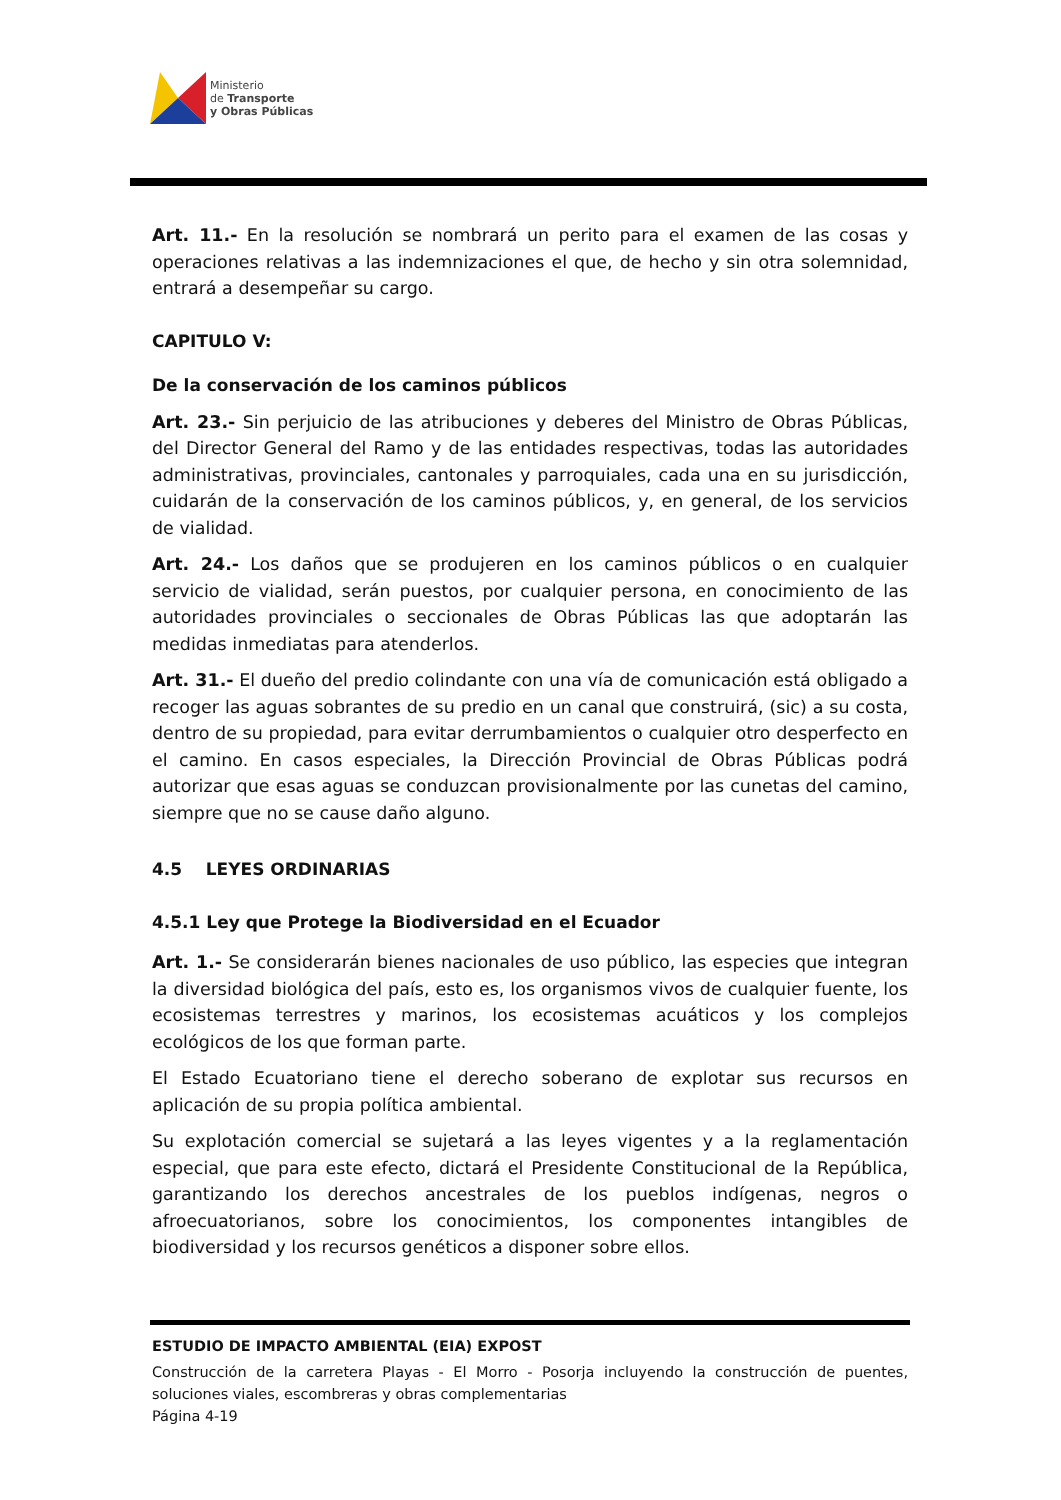Ministerio
de Transporte
y Obras Públicas
Art. 11.- En la resolución se nombrará un perito para el examen de las cosas y operaciones relativas a las indemnizaciones el que, de hecho y sin otra solemnidad, entrará a desempeñar su cargo.
CAPITULO V:
De la conservación de los caminos públicos
Art. 23.- Sin perjuicio de las atribuciones y deberes del Ministro de Obras Públicas, del Director General del Ramo y de las entidades respectivas, todas las autoridades administrativas, provinciales, cantonales y parroquiales, cada una en su jurisdicción, cuidarán de la conservación de los caminos públicos, y, en general, de los servicios de vialidad.
Art. 24.- Los daños que se produjeren en los caminos públicos o en cualquier servicio de vialidad, serán puestos, por cualquier persona, en conocimiento de las autoridades provinciales o seccionales de Obras Públicas las que adoptarán las medidas inmediatas para atenderlos.
Art. 31.- El dueño del predio colindante con una vía de comunicación está obligado a recoger las aguas sobrantes de su predio en un canal que construirá, (sic) a su costa, dentro de su propiedad, para evitar derrumbamientos o cualquier otro desperfecto en el camino. En casos especiales, la Dirección Provincial de Obras Públicas podrá autorizar que esas aguas se conduzcan provisionalmente por las cunetas del camino, siempre que no se cause daño alguno.
4.5 LEYES ORDINARIAS
4.5.1 Ley que Protege la Biodiversidad en el Ecuador
Art. 1.- Se considerarán bienes nacionales de uso público, las especies que integran la diversidad biológica del país, esto es, los organismos vivos de cualquier fuente, los ecosistemas terrestres y marinos, los ecosistemas acuáticos y los complejos ecológicos de los que forman parte.
El Estado Ecuatoriano tiene el derecho soberano de explotar sus recursos en aplicación de su propia política ambiental.
Su explotación comercial se sujetará a las leyes vigentes y a la reglamentación especial, que para este efecto, dictará el Presidente Constitucional de la República, garantizando los derechos ancestrales de los pueblos indígenas, negros o afroecuatorianos, sobre los conocimientos, los componentes intangibles de biodiversidad y los recursos genéticos a disponer sobre ellos.
ESTUDIO DE IMPACTO AMBIENTAL (EIA) EXPOST
Construcción de la carretera Playas - El Morro - Posorja incluyendo la construcción de puentes, soluciones viales, escombreras y obras complementarias
Página 4-19